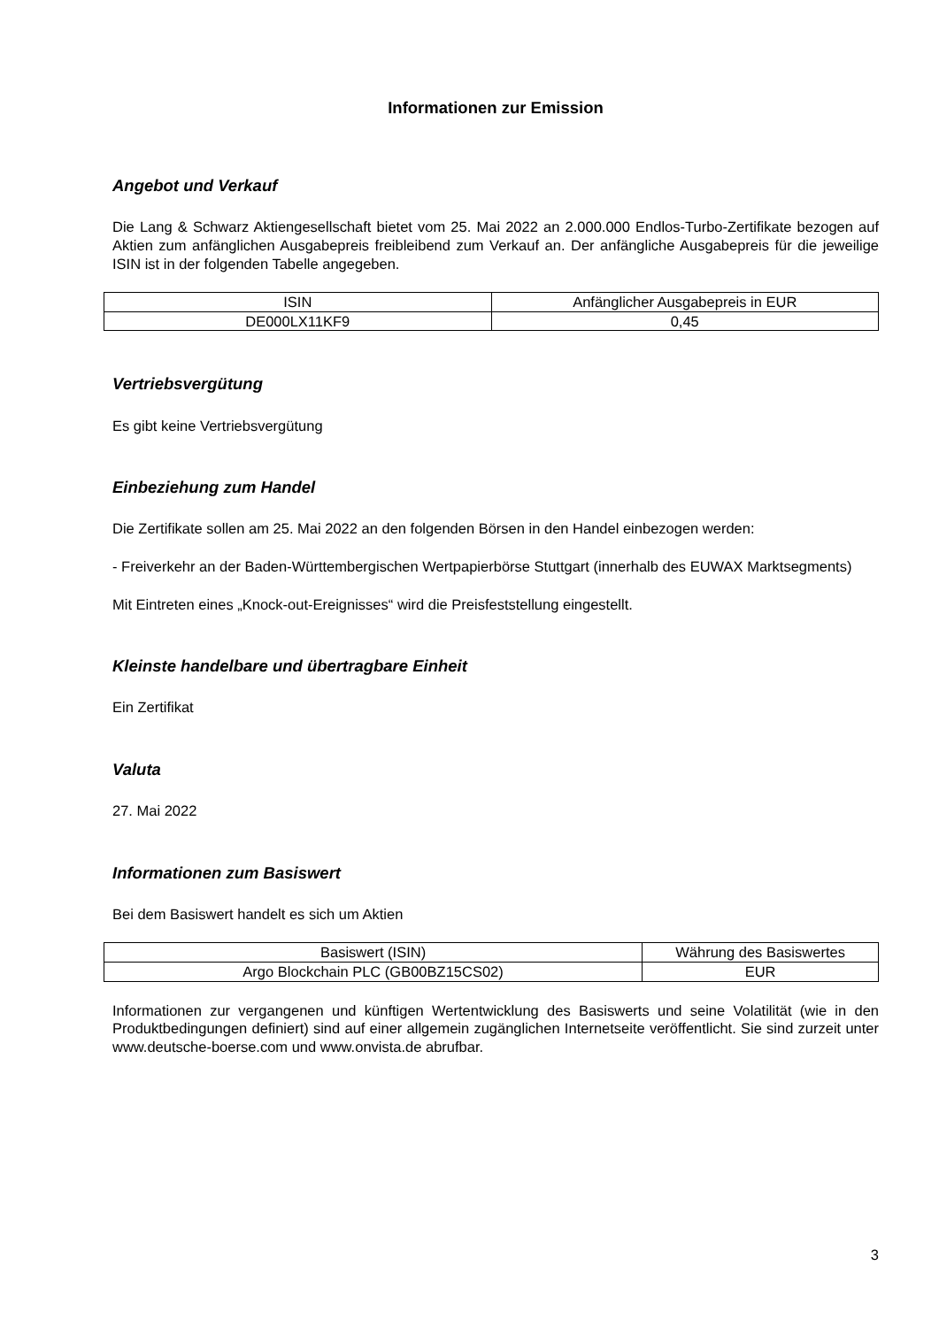Informationen zur Emission
Angebot und Verkauf
Die Lang & Schwarz Aktiengesellschaft bietet vom 25. Mai 2022 an 2.000.000 Endlos-Turbo-Zertifikate bezogen auf Aktien zum anfänglichen Ausgabepreis freibleibend zum Verkauf an. Der anfängliche Ausgabepreis für die jeweilige ISIN ist in der folgenden Tabelle angegeben.
| ISIN | Anfänglicher Ausgabepreis in EUR |
| DE000LX11KF9 | 0,45 |
Vertriebsvergütung
Es gibt keine Vertriebsvergütung
Einbeziehung zum Handel
Die Zertifikate sollen am 25. Mai 2022 an den folgenden Börsen in den Handel einbezogen werden:
- Freiverkehr an der Baden-Württembergischen Wertpapierbörse Stuttgart (innerhalb des EUWAX Marktsegments)
Mit Eintreten eines „Knock-out-Ereignisses“ wird die Preisfeststellung eingestellt.
Kleinste handelbare und übertragbare Einheit
Ein Zertifikat
Valuta
27. Mai 2022
Informationen zum Basiswert
Bei dem Basiswert handelt es sich um Aktien
| Basiswert (ISIN) | Währung des Basiswertes |
| Argo Blockchain PLC (GB00BZ15CS02) | EUR |
Informationen zur vergangenen und künftigen Wertentwicklung des Basiswerts und seine Volatilität (wie in den Produktbedingungen definiert) sind auf einer allgemein zugänglichen Internetseite veröffentlicht. Sie sind zurzeit unter www.deutsche-boerse.com und www.onvista.de abrufbar.
3